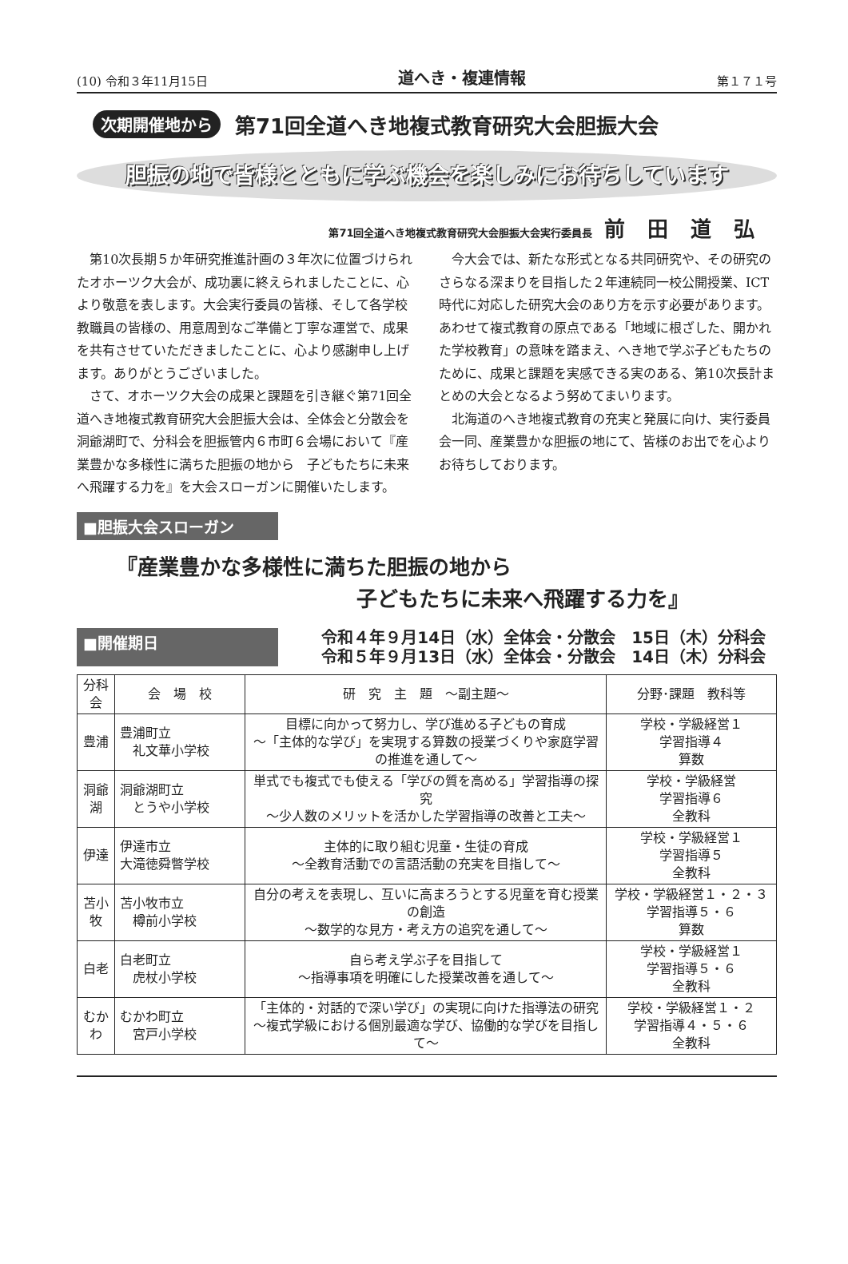(10) 令和３年11月15日 道へき・複連情報 第１７１号
次期開催地から 第71回全道へき地複式教育研究大会胆振大会
胆振の地で皆様とともに学ぶ機会を楽しみにお待ちしています
第71回全道へき地複式教育研究大会胆振大会実行委員長 前田道弘
第10次長期５か年研究推進計画の３年次に位置づけられたオホーツク大会が、成功裏に終えられましたことに、心より敬意を表します。大会実行委員の皆様、そして各学校教職員の皆様の、用意周到なご準備と丁寧な運営で、成果を共有させていただきましたことに、心より感謝申し上げます。ありがとうございました。
さて、オホーツク大会の成果と課題を引き継ぐ第71回全道へき地複式教育研究大会胆振大会は、全体会と分散会を洞爺湖町で、分科会を胆振管内６市町６会場において『産業豊かな多様性に満ちた胆振の地から　子どもたちに未来へ飛躍する力を』を大会スローガンに開催いたします。
今大会では、新たな形式となる共同研究や、その研究のさらなる深まりを目指した２年連続同一校公開授業、ICT時代に対応した研究大会のあり方を示す必要があります。あわせて複式教育の原点である「地域に根ざした、開かれた学校教育」の意味を踏まえ、へき地で学ぶ子どもたちのために、成果と課題を実感できる実のある、第10次長計まとめの大会となるよう努めてまいります。
北海道のへき地複式教育の充実と発展に向け、実行委員会一同、産業豊かな胆振の地にて、皆様のお出でを心よりお待ちしております。
■胆振大会スローガン
『産業豊かな多様性に満ちた胆振の地から
子どもたちに未来へ飛躍する力を』
■開催期日
令和４年９月14日（水）全体会・分散会　15日（木）分科会
令和５年９月13日（水）全体会・分散会　14日（木）分科会
| 分科会 | 会 場 校 | 研 究 主 題 ～副主題～ | 分野･課題 教科等 |
| --- | --- | --- | --- |
| 豊浦 | 豊浦町立 礼文華小学校 | 目標に向かって努力し、学び進める子どもの育成 ～「主体的な学び」を実現する算数の授業づくりや家庭学習の推進を通して～ | 学校・学級経営１ 学習指導４ 算数 |
| 洞爺湖 | 洞爺湖町立 とうや小学校 | 単式でも複式でも使える「学びの質を高める」学習指導の探究 ～少人数のメリットを活かした学習指導の改善と工夫～ | 学校・学級経営 学習指導６ 全教科 |
| 伊達 | 伊達市立 大滝徳舜瞥学校 | 主体的に取り組む児童・生徒の育成 ～全教育活動での言語活動の充実を目指して～ | 学校・学級経営１ 学習指導５ 全教科 |
| 苫小牧 | 苫小牧市立 樽前小学校 | 自分の考えを表現し、互いに高まろうとする児童を育む授業の創造 ～数学的な見方・考え方の追究を通して～ | 学校・学級経営１・２・３ 学習指導５・６ 算数 |
| 白老 | 白老町立 虎杖小学校 | 自ら考え学ぶ子を目指して ～指導事項を明確にした授業改善を通して～ | 学校・学級経営１ 学習指導５・６ 全教科 |
| むかわ | むかわ町立 宮戸小学校 | 「主体的・対話的で深い学び」の実現に向けた指導法の研究 ～複式学級における個別最適な学び、協働的な学びを目指して～ | 学校・学級経営１・２ 学習指導４・５・６ 全教科 |